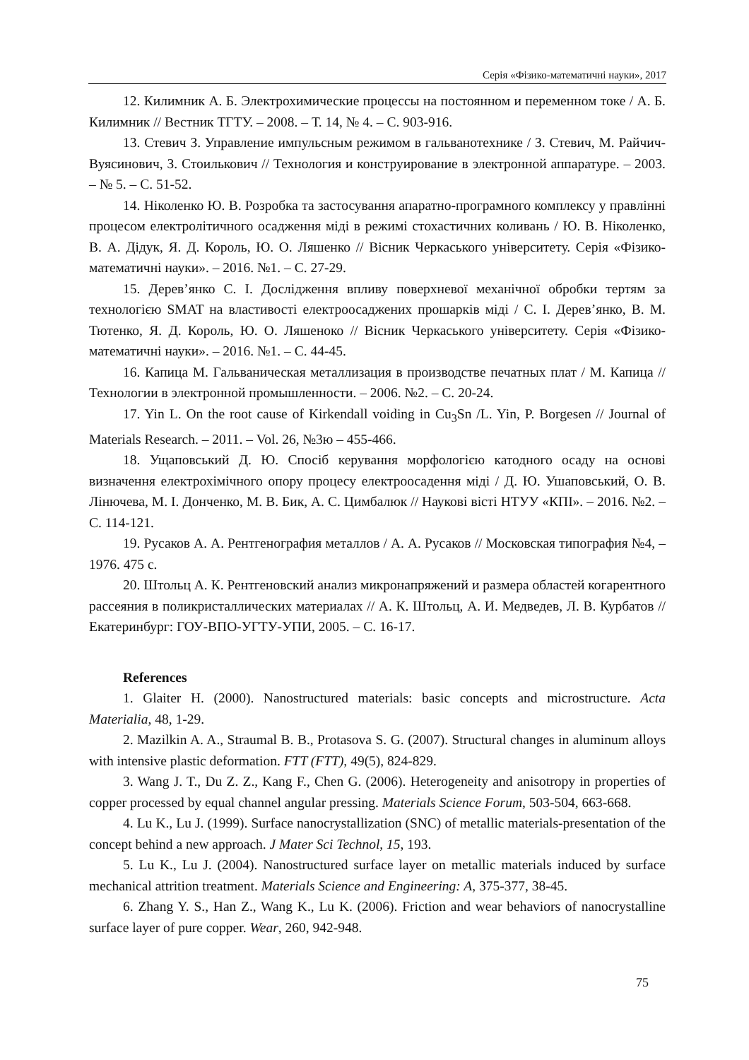Серія «Фізико-математичні науки», 2017
12. Килимник А. Б. Электрохимические процессы на постоянном и переменном токе / А. Б. Килимник // Вестник ТГТУ. – 2008. – Т. 14, № 4. – С. 903-916.
13. Стевич З. Управление импульсным режимом в гальванотехнике / З. Стевич, М. Райчич-Вуясинович, З. Стоилькович // Технология и конструирование в электронной аппаратуре. – 2003. – № 5. – С. 51-52.
14. Ніколенко Ю. В. Розробка та застосування апаратно-програмного комплексу у правлінні процесом електролітичного осадження міді в режимі стохастичних коливань / Ю. В. Ніколенко, В. А. Дідук, Я. Д. Король, Ю. О. Ляшенко // Вісник Черкаського університету. Серія «Фізико-математичні науки». – 2016. №1. – С. 27-29.
15. Дерев’янко С. І. Дослідження впливу поверхневої механічної обробки тертям за технологією SMAT на властивості електроосаджених прошарків міді / С. І. Дерев’янко, В. М. Тютенко, Я. Д. Король, Ю. О. Ляшеноко // Вісник Черкаського університету. Серія «Фізико-математичні науки». – 2016. №1. – С. 44-45.
16. Капица М. Гальваническая металлизация в производстве печатных плат / М. Капица // Технологии в электронной промышленности. – 2006. №2. – С. 20-24.
17. Yin L. On the root cause of Kirkendall voiding in Cu<sub>3</sub>Sn /L. Yin, P. Borgesen // Journal of Materials Research. – 2011. – Vol. 26, №3ю – 455-466.
18. Ущаповський Д. Ю. Спосіб керування морфологією катодного осаду на основі визначення електрохімічного опору процесу електроосадення міді / Д. Ю. Ушаповський, О. В. Лінючева, М. І. Донченко, М. В. Бик, А. С. Цимбалюк // Наукові вісті НТУУ «КПІ». – 2016. №2. – С. 114-121.
19. Русаков А. А. Рентгенография металлов / А. А. Русаков // Московская типография №4, – 1976. 475 с.
20. Штольц А. К. Рентгеновский анализ микронапряжений и размера областей когарентного рассеяния в поликристаллических материалах // А. К. Штольц, А. И. Медведев, Л. В. Курбатов // Екатеринбург: ГОУ-ВПО-УГТУ-УПИ, 2005. – С. 16-17.
References
1. Glaiter H. (2000). Nanostructured materials: basic concepts and microstructure. Acta Materialia, 48, 1-29.
2. Mazilkin A. A., Straumal B. B., Protasova S. G. (2007). Structural changes in aluminum alloys with intensive plastic deformation. FTT (FTT), 49(5), 824-829.
3. Wang J. T., Du Z. Z., Kang F., Chen G. (2006). Heterogeneity and anisotropy in properties of copper processed by equal channel angular pressing. Materials Science Forum, 503-504, 663-668.
4. Lu K., Lu J. (1999). Surface nanocrystallization (SNC) of metallic materials-presentation of the concept behind a new approach. J Mater Sci Technol, 15, 193.
5. Lu K., Lu J. (2004). Nanostructured surface layer on metallic materials induced by surface mechanical attrition treatment. Materials Science and Engineering: A, 375-377, 38-45.
6. Zhang Y. S., Han Z., Wang K., Lu K. (2006). Friction and wear behaviors of nanocrystalline surface layer of pure copper. Wear, 260, 942-948.
75